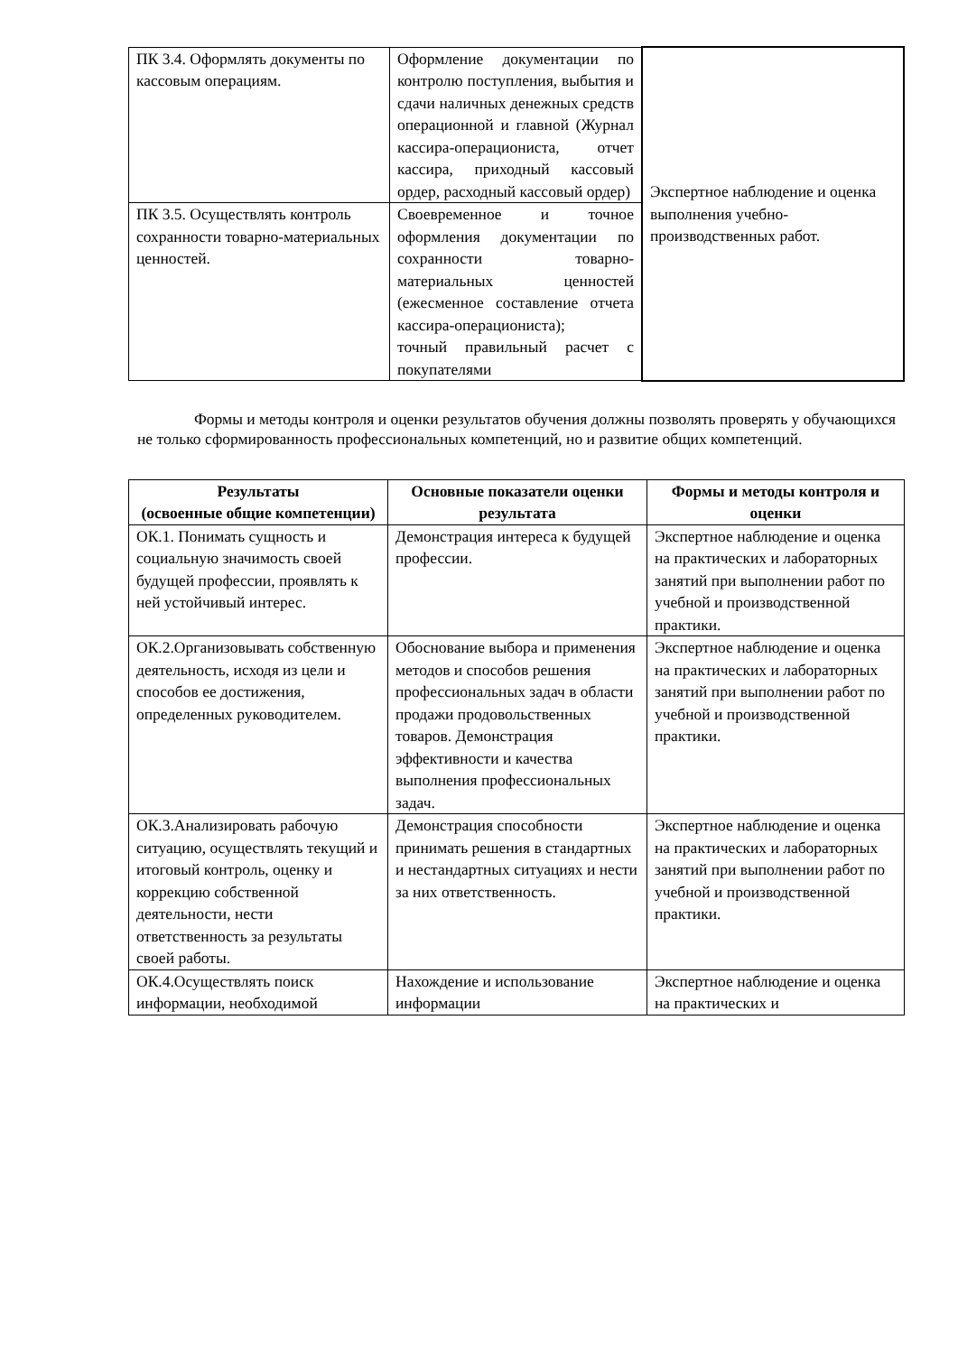| ПК 3.4. Оформлять документы по кассовым операциям. | Оформление документации по контролю поступления, выбытия и сдачи наличных денежных средств операционной и главной (Журнал кассира-операциониста, отчет кассира, приходный кассовый ордер, расходный кассовый ордер) | Экспертное наблюдение и оценка выполнения учебно-производственных работ. |
| ПК 3.5. Осуществлять контроль сохранности товарно-материальных ценностей. | Своевременное и точное оформления документации по сохранности товарно-материальных ценностей (ежесменное составление отчета кассира-операциониста); точный правильный расчет с покупателями | |
Формы и методы контроля и оценки результатов обучения должны позволять проверять у обучающихся не только сформированность профессиональных компетенций, но и развитие общих компетенций.
| Результаты (освоенные общие компетенции) | Основные показатели оценки результата | Формы и методы контроля и оценки |
| --- | --- | --- |
| ОК.1. Понимать сущность и социальную значимость своей будущей профессии, проявлять к ней устойчивый интерес. | Демонстрация интереса к будущей профессии. | Экспертное наблюдение и оценка на практических и лабораторных занятий при выполнении работ по учебной и производственной практики. |
| ОК.2.Организовывать собственную деятельность, исходя из цели и способов ее достижения, определенных руководителем. | Обоснование выбора и применения методов и способов решения профессиональных задач в области продажи продовольственных товаров. Демонстрация эффективности и качества выполнения профессиональных задач. | Экспертное наблюдение и оценка на практических и лабораторных занятий при выполнении работ по учебной и производственной практики. |
| ОК.3.Анализировать рабочую ситуацию, осуществлять текущий и итоговый контроль, оценку и коррекцию собственной деятельности, нести ответственность за результаты своей работы. | Демонстрация способности принимать решения в стандартных и нестандартных ситуациях и нести за них ответственность. | Экспертное наблюдение и оценка на практических и лабораторных занятий при выполнении работ по учебной и производственной практики. |
| ОК.4.Осуществлять поиск информации, необходимой | Нахождение и использование информации | Экспертное наблюдение и оценка на практических и |